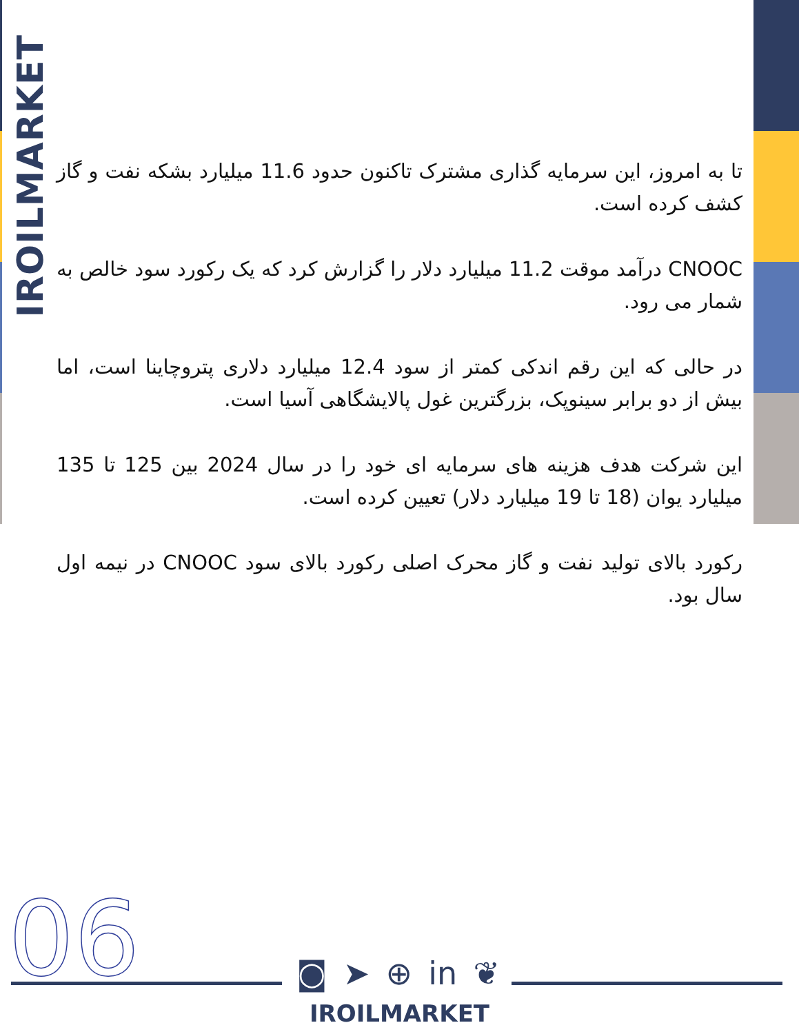IROILMARKET
تا به امروز، این سرمایه گذاری مشترک تاکنون حدود 11.6 میلیارد بشکه نفت و گاز کشف کرده است.
CNOOC درآمد موقت 11.2 میلیارد دلار را گزارش کرد که یک رکورد سود خالص به شمار می رود.
در حالی که این رقم اندکی کمتر از سود 12.4 میلیارد دلاری پتروچاینا است، اما بیش از دو برابر سینوپک، بزرگترین غول پالایشگاهی آسیا است.
این شرکت هدف هزینه های سرمایه ای خود را در سال 2024 بین 125 تا 135 میلیارد یوان (18 تا 19 میلیارد دلار) تعیین کرده است.
رکورد بالای تولید نفت و گاز محرک اصلی رکورد بالای سود CNOOC در نیمه اول سال بود.
06 ◙ ➤ ⊕ in ❦
IROILMARKET